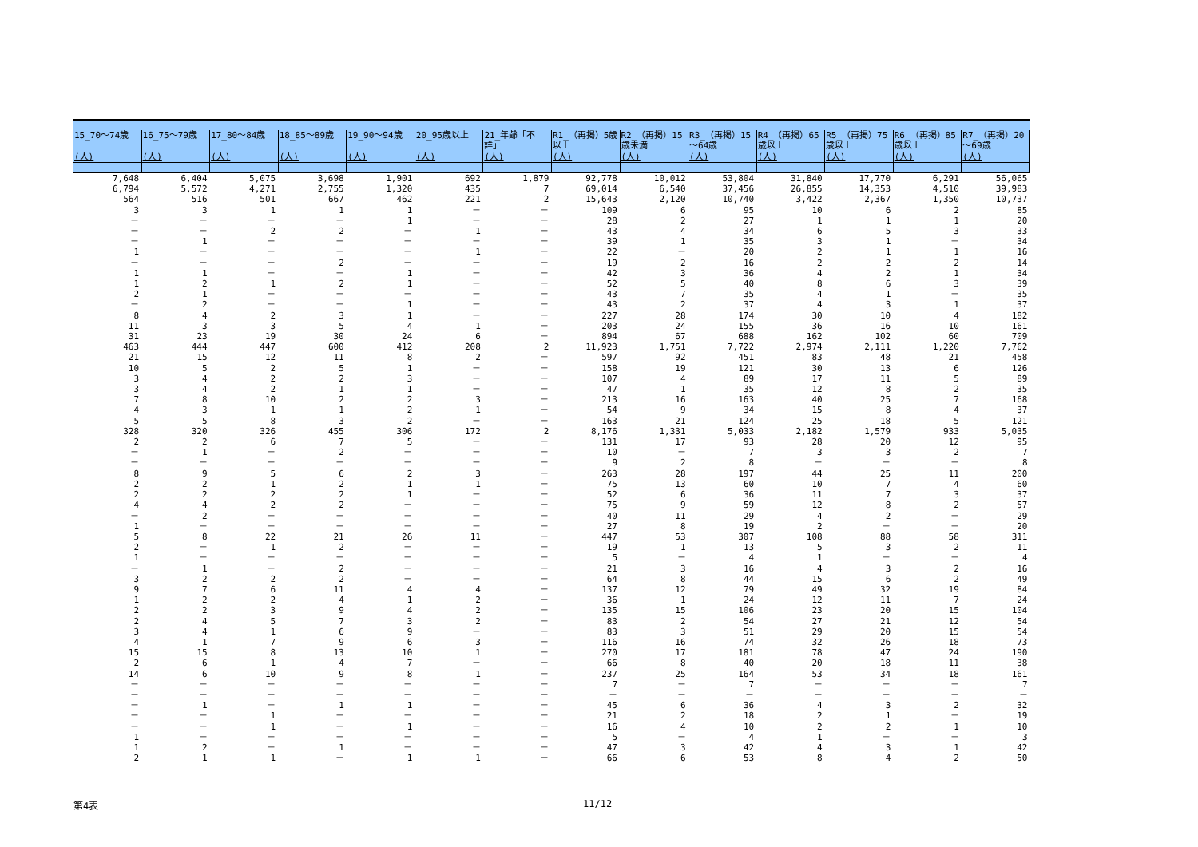| 15_70～74歳 | 16_75～79歳 | 17_80～84歳 | 18_85～89歳 | 19_90～94歳 | 20_95歳以上 | 21_年齢「不詳」 | R1_（再掲）5歳以上 | R2_（再掲）15歳未満 | R3_（再掲）15～64歳 | R4_（再掲）65歳以上 | R5_（再掲）75歳以上 | R6_（再掲）85歳以上 | R7_（再掲）20～69歳 |
| --- | --- | --- | --- | --- | --- | --- | --- | --- | --- | --- | --- | --- | --- |
| (人) | (人) | (人) | (人) | (人) | (人) | (人) | (人) | (人) | (人) | (人) | (人) | (人) | (人) |
| 7,648 | 6,404 | 5,075 | 3,698 | 1,901 | 692 | 1,879 | 92,778 | 10,012 | 53,804 | 31,840 | 17,770 | 6,291 | 56,065 |
| 6,794 | 5,572 | 4,271 | 2,755 | 1,320 | 435 | 7 | 69,014 | 6,540 | 37,456 | 26,855 | 14,353 | 4,510 | 39,983 |
| 564 | 516 | 501 | 667 | 462 | 221 | 2 | 15,643 | 2,120 | 10,740 | 3,422 | 2,367 | 1,350 | 10,737 |
| 3 | 3 | 1 | 1 | 1 | － | － | 109 | 6 | 95 | 10 | 6 | 2 | 85 |
| － | － | － | － | 1 | － | － | 28 | 2 | 27 | 1 | 1 | 1 | 20 |
| － | － | 2 | 2 | － | 1 | － | 43 | 4 | 34 | 6 | 5 | 3 | 33 |
| － | 1 | － | － | － | － | － | 39 | 1 | 35 | 3 | 1 | － | 34 |
| 1 | － | － | － | － | 1 | － | 22 | － | 20 | 2 | 1 | 1 | 16 |
| － | － | － | 2 | － | － | － | 19 | 2 | 16 | 2 | 2 | 2 | 14 |
| 1 | 1 | － | － | 1 | － | － | 42 | 3 | 36 | 4 | 2 | 1 | 34 |
| 1 | 2 | 1 | 2 | 1 | － | － | 52 | 5 | 40 | 8 | 6 | 3 | 39 |
| 2 | 1 | － | － | － | － | － | 43 | 7 | 35 | 4 | 1 | － | 35 |
| － | 2 | － | － | 1 | － | － | 43 | 2 | 37 | 4 | 3 | 1 | 37 |
| 8 | 4 | 2 | 3 | 1 | － | － | 227 | 28 | 174 | 30 | 10 | 4 | 182 |
| 11 | 3 | 3 | 5 | 4 | 1 | － | 203 | 24 | 155 | 36 | 16 | 10 | 161 |
| 31 | 23 | 19 | 30 | 24 | 6 | － | 894 | 67 | 688 | 162 | 102 | 60 | 709 |
| 463 | 444 | 447 | 600 | 412 | 208 | 2 | 11,923 | 1,751 | 7,722 | 2,974 | 2,111 | 1,220 | 7,762 |
| 21 | 15 | 12 | 11 | 8 | 2 | － | 597 | 92 | 451 | 83 | 48 | 21 | 458 |
| 10 | 5 | 2 | 5 | 1 | － | － | 158 | 19 | 121 | 30 | 13 | 6 | 126 |
| 3 | 4 | 2 | 2 | 3 | － | － | 107 | 4 | 89 | 17 | 11 | 5 | 89 |
| 3 | 4 | 2 | 1 | 1 | － | － | 47 | 1 | 35 | 12 | 8 | 2 | 35 |
| 7 | 8 | 10 | 2 | 2 | 3 | － | 213 | 16 | 163 | 40 | 25 | 7 | 168 |
| 4 | 3 | 1 | 1 | 2 | 1 | － | 54 | 9 | 34 | 15 | 8 | 4 | 37 |
| 5 | 5 | 8 | 3 | 2 | － | － | 163 | 21 | 124 | 25 | 18 | 5 | 121 |
| 328 | 320 | 326 | 455 | 306 | 172 | 2 | 8,176 | 1,331 | 5,033 | 2,182 | 1,579 | 933 | 5,035 |
| 2 | 2 | 6 | 7 | 5 | － | － | 131 | 17 | 93 | 28 | 20 | 12 | 95 |
| － | 1 | － | 2 | － | － | － | 10 | － | 7 | 3 | 3 | 2 | 7 |
| － | － | － | － | － | － | － | 9 | 2 | 8 | － | － | － | 8 |
| 8 | 9 | 5 | 6 | 2 | 3 | － | 263 | 28 | 197 | 44 | 25 | 11 | 200 |
| 2 | 2 | 1 | 2 | 1 | 1 | － | 75 | 13 | 60 | 10 | 7 | 4 | 60 |
| 2 | 2 | 2 | 2 | 1 | － | － | 52 | 6 | 36 | 11 | 7 | 3 | 37 |
| 4 | 4 | 2 | 2 | － | － | － | 75 | 9 | 59 | 12 | 8 | 2 | 57 |
| － | 2 | － | － | － | － | － | 40 | 11 | 29 | 4 | 2 | － | 29 |
| 1 | － | － | － | － | － | － | 27 | 8 | 19 | 2 | － | － | 20 |
| 5 | 8 | 22 | 21 | 26 | 11 | － | 447 | 53 | 307 | 108 | 88 | 58 | 311 |
| 2 | － | 1 | 2 | － | － | － | 19 | 1 | 13 | 5 | 3 | 2 | 11 |
| 1 | － | － | － | － | － | － | 5 | － | 4 | 1 | － | － | 4 |
| － | 1 | － | 2 | － | － | － | 21 | 3 | 16 | 4 | 3 | 2 | 16 |
| 3 | 2 | 2 | 2 | － | － | － | 64 | 8 | 44 | 15 | 6 | 2 | 49 |
| 9 | 7 | 6 | 11 | 4 | 4 | － | 137 | 12 | 79 | 49 | 32 | 19 | 84 |
| 1 | 2 | 2 | 4 | 1 | 2 | － | 36 | 1 | 24 | 12 | 11 | 7 | 24 |
| 2 | 2 | 3 | 9 | 4 | 2 | － | 135 | 15 | 106 | 23 | 20 | 15 | 104 |
| 2 | 4 | 5 | 7 | 3 | 2 | － | 83 | 2 | 54 | 27 | 21 | 12 | 54 |
| 3 | 4 | 1 | 6 | 9 | － | － | 83 | 3 | 51 | 29 | 20 | 15 | 54 |
| 4 | 1 | 7 | 9 | 6 | 3 | － | 116 | 16 | 74 | 32 | 26 | 18 | 73 |
| 15 | 15 | 8 | 13 | 10 | 1 | － | 270 | 17 | 181 | 78 | 47 | 24 | 190 |
| 2 | 6 | 1 | 4 | 7 | － | － | 66 | 8 | 40 | 20 | 18 | 11 | 38 |
| 14 | 6 | 10 | 9 | 8 | 1 | － | 237 | 25 | 164 | 53 | 34 | 18 | 161 |
| － | － | － | － | － | － | － | 7 | － | 7 | － | － | － | 7 |
| － | － | － | － | － | － | － | － | － | － | － | － | － | － |
| － | 1 | － | 1 | 1 | － | － | 45 | 6 | 36 | 4 | 3 | 2 | 32 |
| － | － | 1 | － | － | － | － | 21 | 2 | 18 | 2 | 1 | － | 19 |
| － | － | 1 | － | 1 | － | － | 16 | 4 | 10 | 2 | 2 | 1 | 10 |
| 1 | － | － | － | － | － | － | 5 | － | 4 | 1 | － | － | 3 |
| 1 | 2 | － | 1 | － | － | － | 47 | 3 | 42 | 4 | 3 | 1 | 42 |
| 2 | 1 | 1 | － | 1 | 1 | － | 66 | 6 | 53 | 8 | 4 | 2 | 50 |
第4表 11/12